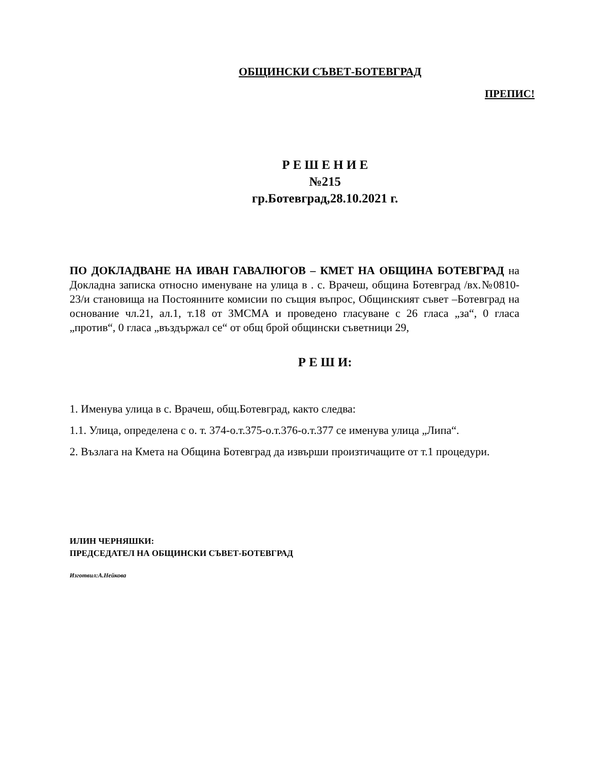ОБЩИНСКИ СЪВЕТ-БОТЕВГРАД
ПРЕПИС!
Р Е Ш Е Н И Е
№215
гр.Ботевград,28.10.2021 г.
ПО ДОКЛАДВАНЕ НА ИВАН ГАВАЛЮГОВ – КМЕТ НА ОБЩИНА БОТЕВГРАД на Докладна записка относно именуване на улица в . с. Врачеш, община Ботевград /вх.№0810-23/и становища на Постоянните комисии по същия въпрос, Общинският съвет –Ботевград на основание чл.21, ал.1, т.18 от ЗМСМА и проведено гласуване с 26 гласа „за“, 0 гласа „против“, 0 гласа „въздържал се“ от общ брой общински съветници 29,
Р Е Ш И:
1. Именува улица в с. Врачеш, общ.Ботевград, както следва:
1.1. Улица, определена с о. т. 374-о.т.375-о.т.376-о.т.377 се именува улица „Липа“.
2. Възлага на Кмета на Община Ботевград да извърши произтичащите от т.1 процедури.
ИЛИН ЧЕРНЯШКИ:
ПРЕДСЕДАТЕЛ НА ОБЩИНСКИ СЪВЕТ-БОТЕВГРАД
Изготвил:А.Нейкова